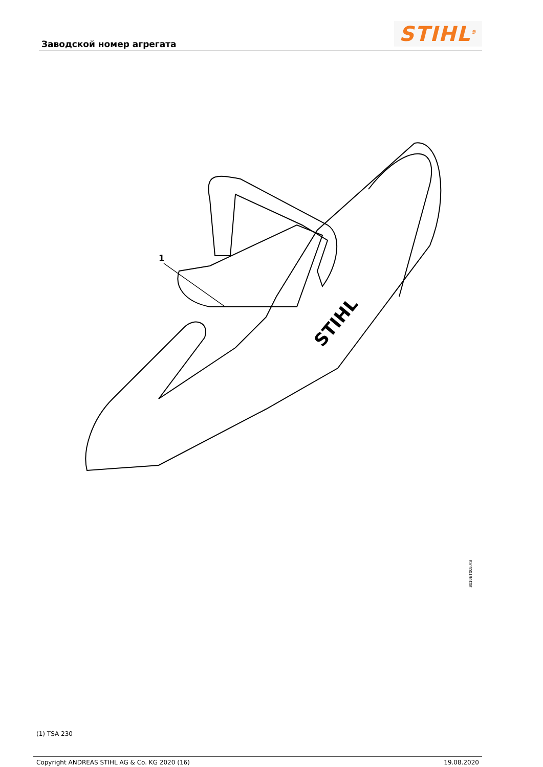Заводской номер агрегата
STIHL<sup>®</sup>
1
STIHL
8016ET005 AS
(1) TSA 230
Copyright ANDREAS STIHL AG & Co. KG 2020 (16) 19.08.2020